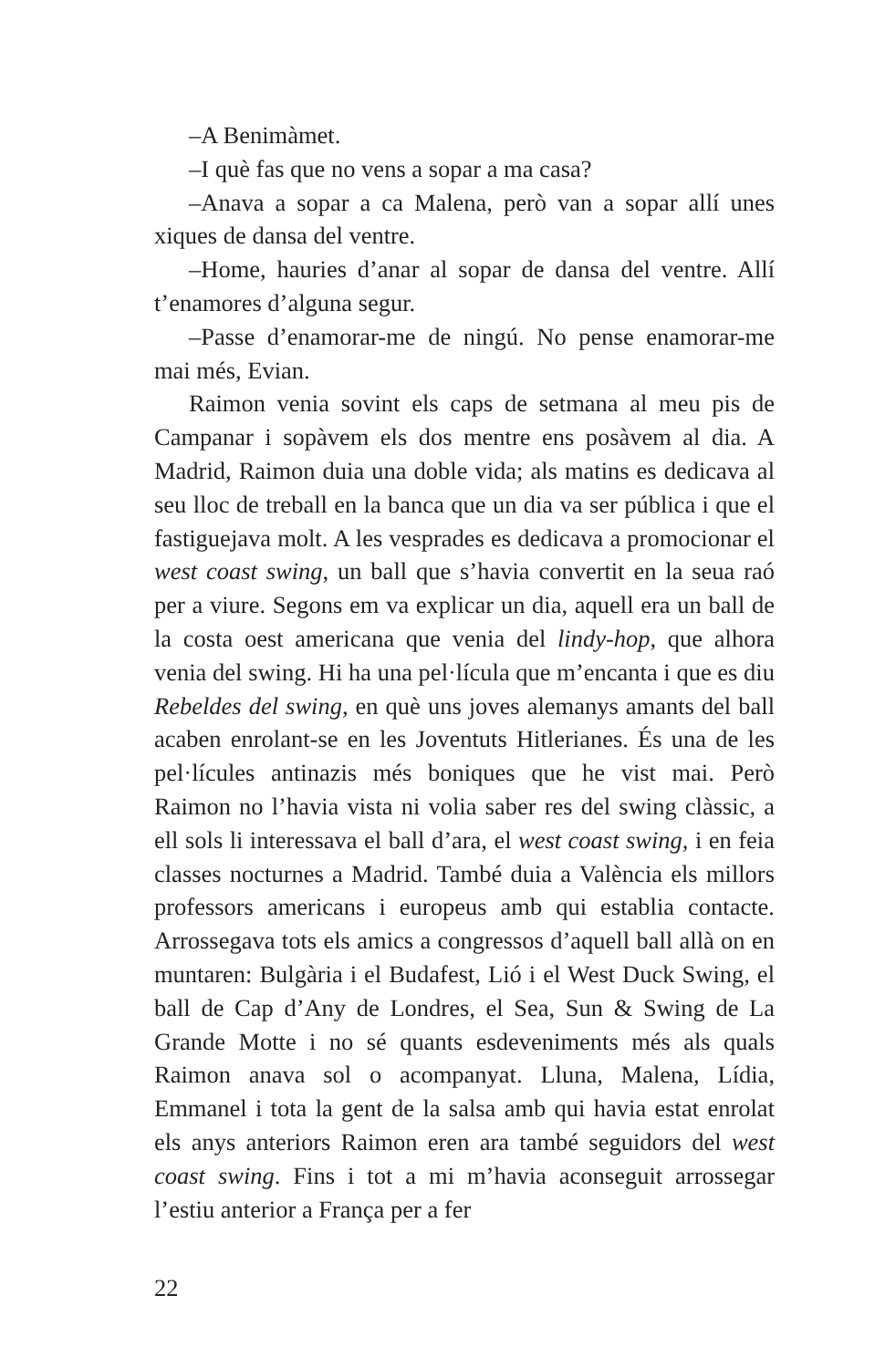–A Benimàmet.
–I què fas que no vens a sopar a ma casa?
–Anava a sopar a ca Malena, però van a sopar allí unes xiques de dansa del ventre.
–Home, hauries d’anar al sopar de dansa del ventre. Allí t’enamores d’alguna segur.
–Passe d’enamorar-me de ningú. No pense enamorar-me mai més, Evian.
Raimon venia sovint els caps de setmana al meu pis de Campanar i sopàvem els dos mentre ens posàvem al dia. A Madrid, Raimon duia una doble vida; als matins es dedicava al seu lloc de treball en la banca que un dia va ser pública i que el fastiguejava molt. A les vesprades es dedicava a promocionar el west coast swing, un ball que s’havia convertit en la seua raó per a viure. Segons em va explicar un dia, aquell era un ball de la costa oest americana que venia del lindy-hop, que alhora venia del swing. Hi ha una pel·lícula que m’encanta i que es diu Rebeldes del swing, en què uns joves alemanys amants del ball acaben enrolant-se en les Joventuts Hitlerianes. És una de les pel·lícules antinazis més boniques que he vist mai. Però Raimon no l’havia vista ni volia saber res del swing clàssic, a ell sols li interessava el ball d’ara, el west coast swing, i en feia classes nocturnes a Madrid. També duia a València els millors professors americans i europeus amb qui establia contacte. Arrossegava tots els amics a congressos d’aquell ball allà on en muntaren: Bulgària i el Budafest, Lió i el West Duck Swing, el ball de Cap d’Any de Londres, el Sea, Sun & Swing de La Grande Motte i no sé quants esdeveniments més als quals Raimon anava sol o acompanyat. Lluna, Malena, Lídia, Emmanel i tota la gent de la salsa amb qui havia estat enrolat els anys anteriors Raimon eren ara també seguidors del west coast swing. Fins i tot a mi m’havia aconseguit arrossegar l’estiu anterior a França per a fer
22